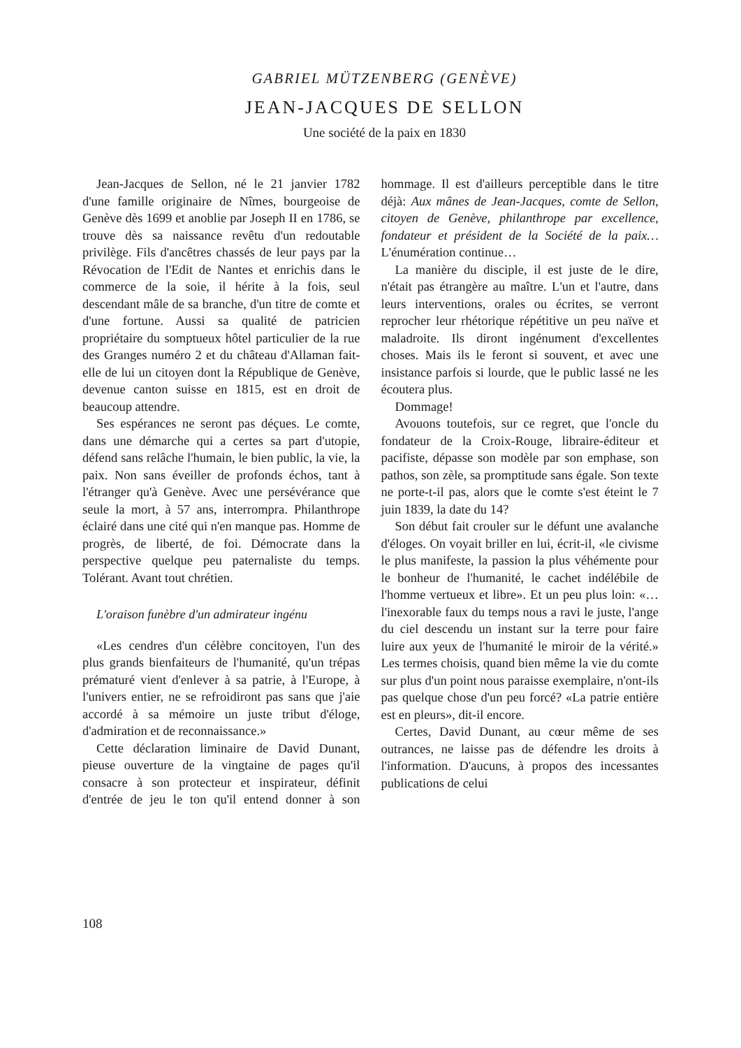GABRIEL MÜTZENBERG (GENÈVE)
JEAN-JACQUES DE SELLON
Une société de la paix en 1830
Jean-Jacques de Sellon, né le 21 janvier 1782 d'une famille originaire de Nîmes, bourgeoise de Genève dès 1699 et anoblie par Joseph II en 1786, se trouve dès sa naissance revêtu d'un redoutable privilège. Fils d'ancêtres chassés de leur pays par la Révocation de l'Edit de Nantes et enrichis dans le commerce de la soie, il hérite à la fois, seul descendant mâle de sa branche, d'un titre de comte et d'une fortune. Aussi sa qualité de patricien propriétaire du somptueux hôtel particulier de la rue des Granges numéro 2 et du château d'Allaman fait-elle de lui un citoyen dont la République de Genève, devenue canton suisse en 1815, est en droit de beaucoup attendre.
Ses espérances ne seront pas déçues. Le comte, dans une démarche qui a certes sa part d'utopie, défend sans relâche l'humain, le bien public, la vie, la paix. Non sans éveiller de profonds échos, tant à l'étranger qu'à Genève. Avec une persévérance que seule la mort, à 57 ans, interrompra. Philanthrope éclairé dans une cité qui n'en manque pas. Homme de progrès, de liberté, de foi. Démocrate dans la perspective quelque peu paternaliste du temps. Tolérant. Avant tout chrétien.
L'oraison funèbre d'un admirateur ingénu
«Les cendres d'un célèbre concitoyen, l'un des plus grands bienfaiteurs de l'humanité, qu'un trépas prématuré vient d'enlever à sa patrie, à l'Europe, à l'univers entier, ne se refroidiront pas sans que j'aie accordé à sa mémoire un juste tribut d'éloge, d'admiration et de reconnaissance.»
Cette déclaration liminaire de David Dunant, pieuse ouverture de la vingtaine de pages qu'il consacre à son protecteur et inspirateur, définit d'entrée de jeu le ton qu'il entend donner à son hommage. Il est d'ailleurs perceptible dans le titre déjà: Aux mânes de Jean-Jacques, comte de Sellon, citoyen de Genève, philanthrope par excellence, fondateur et président de la Société de la paix… L'énumération continue…
La manière du disciple, il est juste de le dire, n'était pas étrangère au maître. L'un et l'autre, dans leurs interventions, orales ou écrites, se verront reprocher leur rhétorique répétitive un peu naïve et maladroite. Ils diront ingénument d'excellentes choses. Mais ils le feront si souvent, et avec une insistance parfois si lourde, que le public lassé ne les écoutera plus.
Dommage!
Avouons toutefois, sur ce regret, que l'oncle du fondateur de la Croix-Rouge, libraire-éditeur et pacifiste, dépasse son modèle par son emphase, son pathos, son zèle, sa promptitude sans égale. Son texte ne porte-t-il pas, alors que le comte s'est éteint le 7 juin 1839, la date du 14?
Son début fait crouler sur le défunt une avalanche d'éloges. On voyait briller en lui, écrit-il, «le civisme le plus manifeste, la passion la plus véhémente pour le bonheur de l'humanité, le cachet indélébile de l'homme vertueux et libre». Et un peu plus loin: «…l'inexorable faux du temps nous a ravi le juste, l'ange du ciel descendu un instant sur la terre pour faire luire aux yeux de l'humanité le miroir de la vérité.» Les termes choisis, quand bien même la vie du comte sur plus d'un point nous paraisse exemplaire, n'ont-ils pas quelque chose d'un peu forcé? «La patrie entière est en pleurs», dit-il encore.
Certes, David Dunant, au cœur même de ses outrances, ne laisse pas de défendre les droits à l'information. D'aucuns, à propos des incessantes publications de celui
108